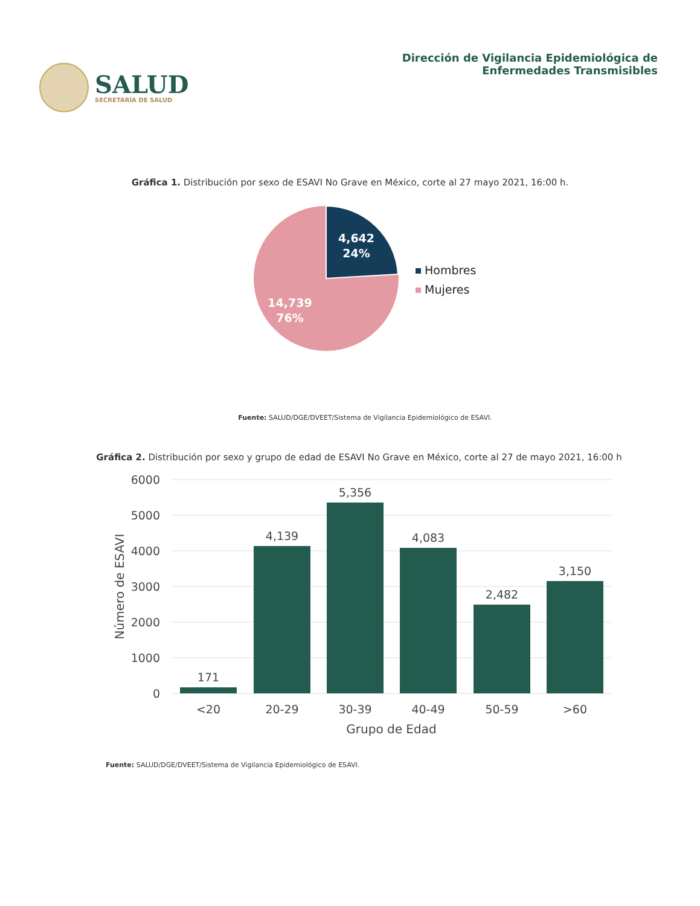SALUD
SECRETARÍA DE SALUD
Dirección de Vigilancia Epidemiológica de
Enfermedades Transmisibles
Gráfica 1. Distribución por sexo de ESAVI No Grave en México, corte al 27 mayo 2021, 16:00 h.
4,642
24%
14,739
76%
Hombres
Mujeres
Fuente: SALUD/DGE/DVEET/Sistema de Vigilancia Epidemiológico de ESAVI.
Gráfica 2. Distribución por sexo y grupo de edad de ESAVI No Grave en México, corte al 27 de mayo 2021, 16:00 h
6000
5000
4000
3000
2000
1000
0
171
4,139
5,356
4,083
2,482
3,150
<20
20-29
30-39
40-49
50-59
>60
Grupo de Edad
Número de ESAVI
Fuente: SALUD/DGE/DVEET/Sistema de Vigilancia Epidemiológico de ESAVI.